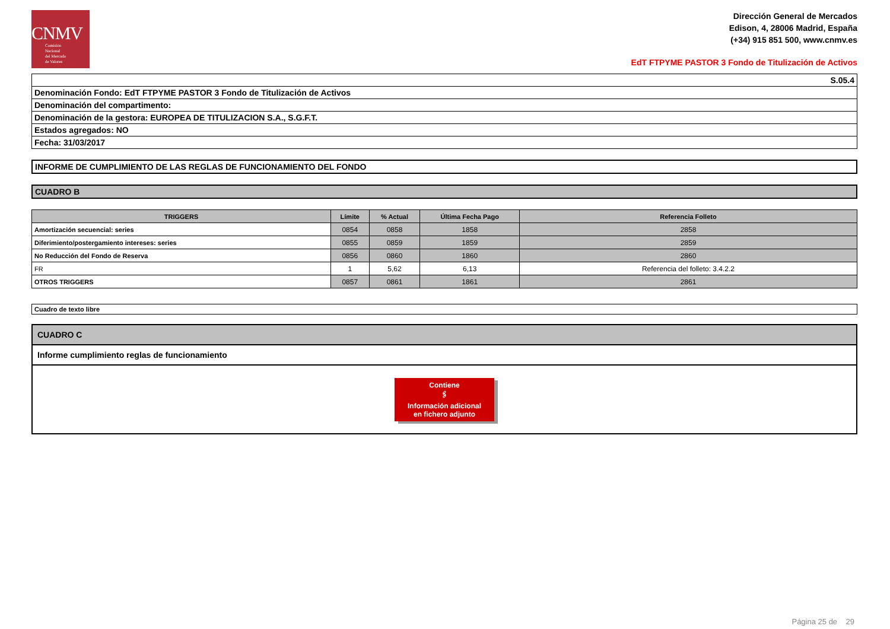CNMV
Comisión
Nacional
del Mercado
de Valores
Dirección General de Mercados
Edison, 4, 28006 Madrid, España
(+34) 915 851 500, www.cnmv.es
EdT FTPYME PASTOR 3 Fondo de Titulización de Activos
| S.05.4 |
| Denominación Fondo: EdT FTPYME PASTOR 3 Fondo de Titulización de Activos |
| Denominación del compartimento: |
| Denominación de la gestora: EUROPEA DE TITULIZACION S.A., S.G.F.T. |
| Estados agregados: NO |
| Fecha: 31/03/2017 |
| INFORME DE CUMPLIMIENTO DE LAS REGLAS DE FUNCIONAMIENTO DEL FONDO |
| CUADRO B |
| TRIGGERS | Límite | % Actual | Última Fecha Pago | Referencia Folleto |
| --- | --- | --- | --- | --- |
| Amortización secuencial: series | 0854 | 0858 | 1858 | 2858 |
| Diferimiento/postergamiento intereses: series | 0855 | 0859 | 1859 | 2859 |
| No Reducción del Fondo de Reserva | 0856 | 0860 | 1860 | 2860 |
| FR | 1 | 5,62 | 6,13 | Referencia del folleto: 3.4.2.2 |
| OTROS TRIGGERS | 0857 | 0861 | 1861 | 2861 |
| Cuadro de texto libre |
| CUADRO C |
| Informe cumplimiento reglas de funcionamiento |
| Contiene 🖇 Información adicional en fichero adjunto |
Página 25 de 29